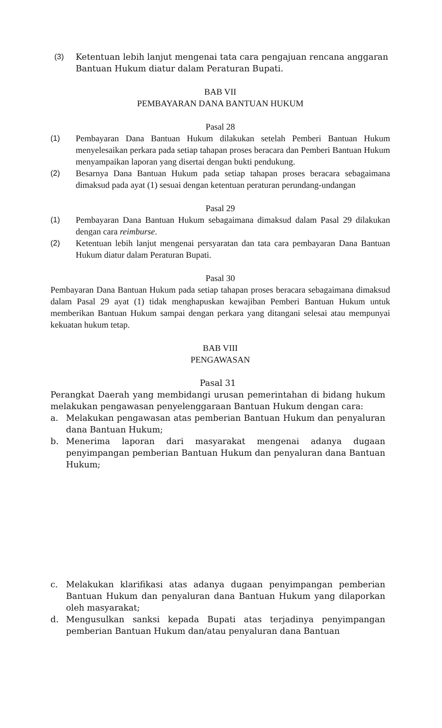(3) Ketentuan lebih lanjut mengenai tata cara pengajuan rencana anggaran Bantuan Hukum diatur dalam Peraturan Bupati.
BAB VII
PEMBAYARAN DANA BANTUAN HUKUM
Pasal 28
(1) Pembayaran Dana Bantuan Hukum dilakukan setelah Pemberi Bantuan Hukum menyelesaikan perkara pada setiap tahapan proses beracara dan Pemberi Bantuan Hukum menyampaikan laporan yang disertai dengan bukti pendukung.
(2) Besarnya Dana Bantuan Hukum pada setiap tahapan proses beracara sebagaimana dimaksud pada ayat (1) sesuai dengan ketentuan peraturan perundang-undangan
Pasal 29
(1) Pembayaran Dana Bantuan Hukum sebagaimana dimaksud dalam Pasal 29 dilakukan dengan cara reimburse.
(2) Ketentuan lebih lanjut mengenai persyaratan dan tata cara pembayaran Dana Bantuan Hukum diatur dalam Peraturan Bupati.
Pasal 30
Pembayaran Dana Bantuan Hukum pada setiap tahapan proses beracara sebagaimana dimaksud dalam Pasal 29 ayat (1) tidak menghapuskan kewajiban Pemberi Bantuan Hukum untuk memberikan Bantuan Hukum sampai dengan perkara yang ditangani selesai atau mempunyai kekuatan hukum tetap.
BAB VIII
PENGAWASAN
Pasal 31
Perangkat Daerah yang membidangi urusan pemerintahan di bidang hukum melakukan pengawasan penyelenggaraan Bantuan Hukum dengan cara:
a. Melakukan pengawasan atas pemberian Bantuan Hukum dan penyaluran dana Bantuan Hukum;
b. Menerima laporan dari masyarakat mengenai adanya dugaan penyimpangan pemberian Bantuan Hukum dan penyaluran dana Bantuan Hukum;
c. Melakukan klarifikasi atas adanya dugaan penyimpangan pemberian Bantuan Hukum dan penyaluran dana Bantuan Hukum yang dilaporkan oleh masyarakat;
d. Mengusulkan sanksi kepada Bupati atas terjadinya penyimpangan pemberian Bantuan Hukum dan/atau penyaluran dana Bantuan